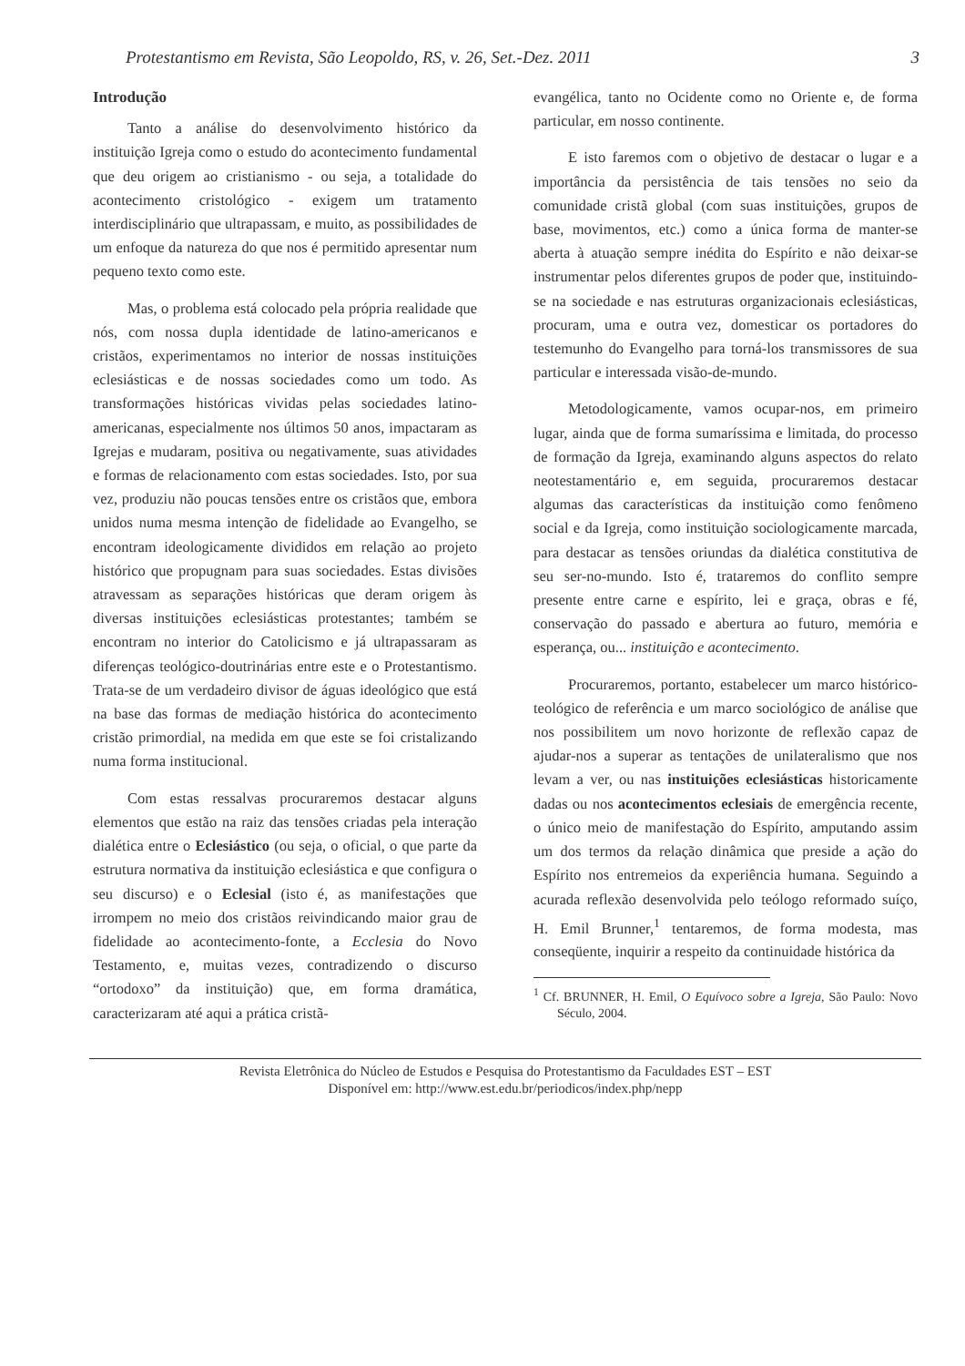Protestantismo em Revista, São Leopoldo, RS, v. 26, Set.-Dez. 2011 3
Introdução
Tanto a análise do desenvolvimento histórico da instituição Igreja como o estudo do acontecimento fundamental que deu origem ao cristianismo - ou seja, a totalidade do acontecimento cristológico - exigem um tratamento interdisciplinário que ultrapassam, e muito, as possibilidades de um enfoque da natureza do que nos é permitido apresentar num pequeno texto como este.
Mas, o problema está colocado pela própria realidade que nós, com nossa dupla identidade de latino-americanos e cristãos, experimentamos no interior de nossas instituições eclesiásticas e de nossas sociedades como um todo. As transformações históricas vividas pelas sociedades latino-americanas, especialmente nos últimos 50 anos, impactaram as Igrejas e mudaram, positiva ou negativamente, suas atividades e formas de relacionamento com estas sociedades. Isto, por sua vez, produziu não poucas tensões entre os cristãos que, embora unidos numa mesma intenção de fidelidade ao Evangelho, se encontram ideologicamente divididos em relação ao projeto histórico que propugnam para suas sociedades. Estas divisões atravessam as separações históricas que deram origem às diversas instituições eclesiásticas protestantes; também se encontram no interior do Catolicismo e já ultrapassaram as diferenças teológico-doutrinárias entre este e o Protestantismo. Trata-se de um verdadeiro divisor de águas ideológico que está na base das formas de mediação histórica do acontecimento cristão primordial, na medida em que este se foi cristalizando numa forma institucional.
Com estas ressalvas procuraremos destacar alguns elementos que estão na raiz das tensões criadas pela interação dialética entre o Eclesiástico (ou seja, o oficial, o que parte da estrutura normativa da instituição eclesiástica e que configura o seu discurso) e o Eclesial (isto é, as manifestações que irrompem no meio dos cristãos reivindicando maior grau de fidelidade ao acontecimento-fonte, a Ecclesia do Novo Testamento, e, muitas vezes, contradizendo o discurso “ortodoxo” da instituição) que, em forma dramática, caracterizaram até aqui a prática cristã-
evangélica, tanto no Ocidente como no Oriente e, de forma particular, em nosso continente.
E isto faremos com o objetivo de destacar o lugar e a importância da persistência de tais tensões no seio da comunidade cristã global (com suas instituições, grupos de base, movimentos, etc.) como a única forma de manter-se aberta à atuação sempre inédita do Espírito e não deixar-se instrumentar pelos diferentes grupos de poder que, instituindo-se na sociedade e nas estruturas organizacionais eclesiásticas, procuram, uma e outra vez, domesticar os portadores do testemunho do Evangelho para torná-los transmissores de sua particular e interessada visão-de-mundo.
Metodologicamente, vamos ocupar-nos, em primeiro lugar, ainda que de forma sumaríssima e limitada, do processo de formação da Igreja, examinando alguns aspectos do relato neotestamentário e, em seguida, procuraremos destacar algumas das características da instituição como fenômeno social e da Igreja, como instituição sociologicamente marcada, para destacar as tensões oriundas da dialética constitutiva de seu ser-no-mundo. Isto é, trataremos do conflito sempre presente entre carne e espírito, lei e graça, obras e fé, conservação do passado e abertura ao futuro, memória e esperança, ou... instituição e acontecimento.
Procuraremos, portanto, estabelecer um marco histórico-teológico de referência e um marco sociológico de análise que nos possibilitem um novo horizonte de reflexão capaz de ajudar-nos a superar as tentações de unilateralismo que nos levam a ver, ou nas instituições eclesiásticas historicamente dadas ou nos acontecimentos eclesiais de emergência recente, o único meio de manifestação do Espírito, amputando assim um dos termos da relação dinâmica que preside a ação do Espírito nos entremeios da experiência humana. Seguindo a acurada reflexão desenvolvida pelo teólogo reformado suíço, H. Emil Brunner,<sup>1</sup> tentaremos, de forma modesta, mas conseqüente, inquirir a respeito da continuidade histórica da
<sup>1</sup> Cf. BRUNNER, H. Emil, O Equívoco sobre a Igreja, São Paulo: Novo Século, 2004.
Revista Eletrônica do Núcleo de Estudos e Pesquisa do Protestantismo da Faculdades EST – EST
Disponível em: http://www.est.edu.br/periodicos/index.php/nepp